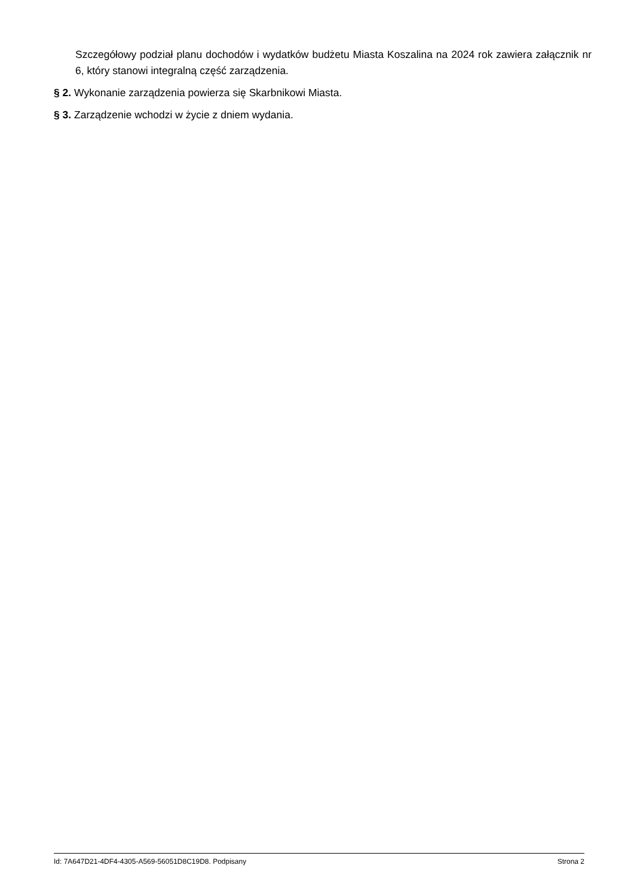Szczegółowy podział planu dochodów i wydatków budżetu Miasta Koszalina na 2024 rok zawiera załącznik nr 6, który stanowi integralną część zarządzenia.
§ 2. Wykonanie zarządzenia powierza się Skarbnikowi Miasta.
§ 3. Zarządzenie wchodzi w życie z dniem wydania.
Id: 7A647D21-4DF4-4305-A569-56051D8C19D8. Podpisany Strona 2